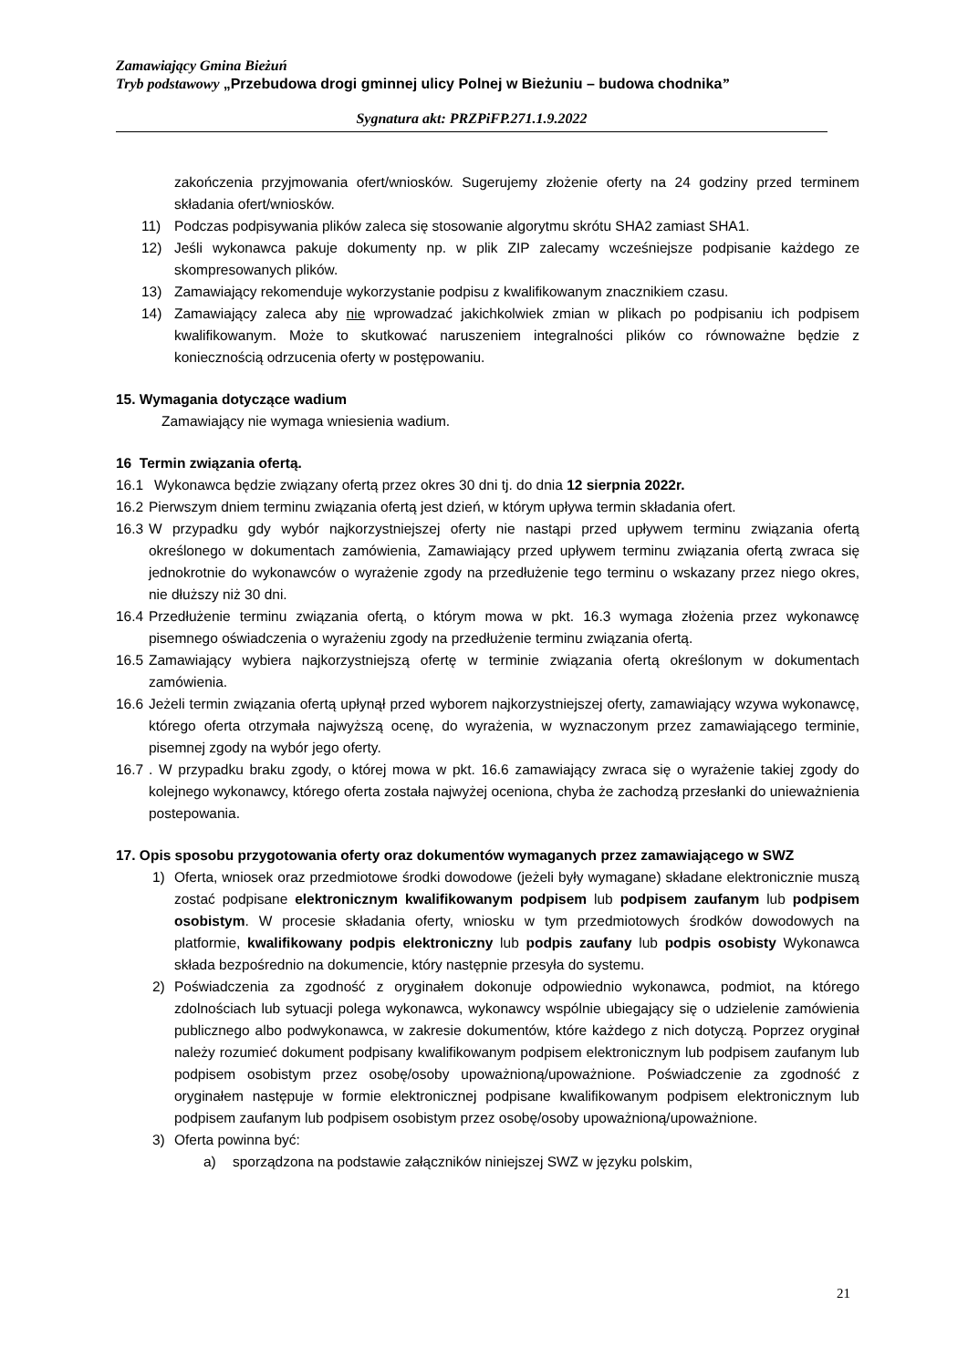Zamawiający Gmina Bieżuń
Tryb podstawowy „Przebudowa drogi gminnej ulicy Polnej w Bieżuniu – budowa chodnika”
Sygnatura akt: PRZPiFP.271.1.9.2022
zakończenia przyjmowania ofert/wniosków. Sugerujemy złożenie oferty na 24 godziny przed terminem składania ofert/wniosków.
11) Podczas podpisywania plików zaleca się stosowanie algorytmu skrótu SHA2 zamiast SHA1.
12) Jeśli wykonawca pakuje dokumenty np. w plik ZIP zalecamy wcześniejsze podpisanie każdego ze skompresowanych plików.
13) Zamawiający rekomenduje wykorzystanie podpisu z kwalifikowanym znacznikiem czasu.
14) Zamawiający zaleca aby nie wprowadzać jakichkolwiek zmian w plikach po podpisaniu ich podpisem kwalifikowanym. Może to skutkować naruszeniem integralności plików co równoważne będzie z koniecznością odrzucenia oferty w postępowaniu.
15. Wymagania dotyczące wadium
Zamawiający nie wymaga wniesienia wadium.
16 Termin związania ofertą.
16.1 Wykonawca będzie związany ofertą przez okres 30 dni tj. do dnia 12 sierpnia 2022r.
16.2 Pierwszym dniem terminu związania ofertą jest dzień, w którym upływa termin składania ofert.
16.3 W przypadku gdy wybór najkorzystniejszej oferty nie nastąpi przed upływem terminu związania ofertą określonego w dokumentach zamówienia, Zamawiający przed upływem terminu związania ofertą zwraca się jednokrotnie do wykonawców o wyrażenie zgody na przedłużenie tego terminu o wskazany przez niego okres, nie dłuższy niż 30 dni.
16.4 Przedłużenie terminu związania ofertą, o którym mowa w pkt. 16.3 wymaga złożenia przez wykonawcę pisemnego oświadczenia o wyrażeniu zgody na przedłużenie terminu związania ofertą.
16.5 Zamawiający wybiera najkorzystniejszą ofertę w terminie związania ofertą określonym w dokumentach zamówienia.
16.6 Jeżeli termin związania ofertą upłynął przed wyborem najkorzystniejszej oferty, zamawiający wzywa wykonawcę, którego oferta otrzymała najwyższą ocenę, do wyrażenia, w wyznaczonym przez zamawiającego terminie, pisemnej zgody na wybór jego oferty.
16.7. W przypadku braku zgody, o której mowa w pkt. 16.6 zamawiający zwraca się o wyrażenie takiej zgody do kolejnego wykonawcy, którego oferta została najwyżej oceniona, chyba że zachodzą przesłanki do unieważnienia postepowania.
17. Opis sposobu przygotowania oferty oraz dokumentów wymaganych przez zamawiającego w SWZ
1) Oferta, wniosek oraz przedmiotowe środki dowodowe (jeżeli były wymagane) składane elektronicznie muszą zostać podpisane elektronicznym kwalifikowanym podpisem lub podpisem zaufanym lub podpisem osobistym. W procesie składania oferty, wniosku w tym przedmiotowych środków dowodowych na platformie, kwalifikowany podpis elektroniczny lub podpis zaufany lub podpis osobisty Wykonawca składa bezpośrednio na dokumencie, który następnie przesyła do systemu.
2) Poświadczenia za zgodność z oryginałem dokonuje odpowiednio wykonawca, podmiot, na którego zdolnościach lub sytuacji polega wykonawca, wykonawcy wspólnie ubiegający się o udzielenie zamówienia publicznego albo podwykonawca, w zakresie dokumentów, które każdego z nich dotyczą. Poprzez oryginał należy rozumieć dokument podpisany kwalifikowanym podpisem elektronicznym lub podpisem zaufanym lub podpisem osobistym przez osobę/osoby upoważnioną/upoważnione. Poświadczenie za zgodność z oryginałem następuje w formie elektronicznej podpisane kwalifikowanym podpisem elektronicznym lub podpisem zaufanym lub podpisem osobistym przez osobę/osoby upoważnioną/upoważnione.
3) Oferta powinna być:
a) sporządzona na podstawie załączników niniejszej SWZ w języku polskim,
21